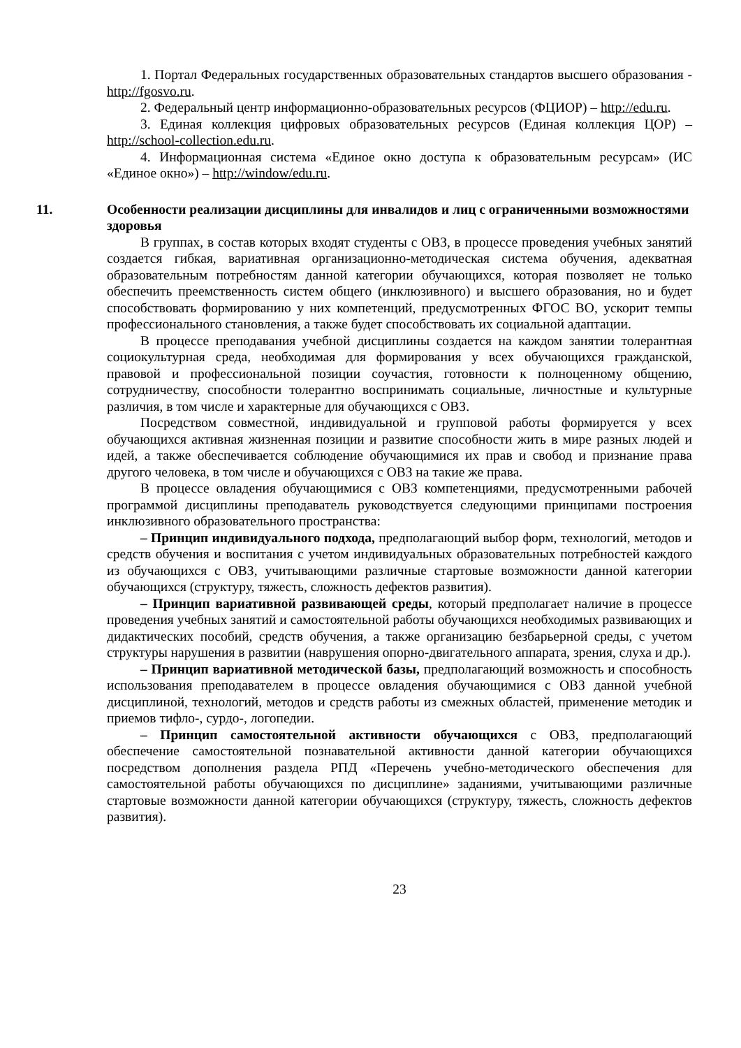1. Портал Федеральных государственных образовательных стандартов высшего образования - http://fgosvo.ru.
2. Федеральный центр информационно-образовательных ресурсов (ФЦИОР) – http://edu.ru.
3. Единая коллекция цифровых образовательных ресурсов (Единая коллекция ЦОР) – http://school-collection.edu.ru.
4. Информационная система «Единое окно доступа к образовательным ресурсам» (ИС «Единое окно») – http://window/edu.ru.
11. Особенности реализации дисциплины для инвалидов и лиц с ограниченными возможностями здоровья
В группах, в состав которых входят студенты с ОВЗ, в процессе проведения учебных занятий создается гибкая, вариативная организационно-методическая система обучения, адекватная образовательным потребностям данной категории обучающихся, которая позволяет не только обеспечить преемственность систем общего (инклюзивного) и высшего образования, но и будет способствовать формированию у них компетенций, предусмотренных ФГОС ВО, ускорит темпы профессионального становления, а также будет способствовать их социальной адаптации.
В процессе преподавания учебной дисциплины создается на каждом занятии толерантная социокультурная среда, необходимая для формирования у всех обучающихся гражданской, правовой и профессиональной позиции соучастия, готовности к полноценному общению, сотрудничеству, способности толерантно воспринимать социальные, личностные и культурные различия, в том числе и характерные для обучающихся с ОВЗ.
Посредством совместной, индивидуальной и групповой работы формируется у всех обучающихся активная жизненная позиции и развитие способности жить в мире разных людей и идей, а также обеспечивается соблюдение обучающимися их прав и свобод и признание права другого человека, в том числе и обучающихся с ОВЗ на такие же права.
В процессе овладения обучающимися с ОВЗ компетенциями, предусмотренными рабочей программой дисциплины преподаватель руководствуется следующими принципами построения инклюзивного образовательного пространства:
– Принцип индивидуального подхода, предполагающий выбор форм, технологий, методов и средств обучения и воспитания с учетом индивидуальных образовательных потребностей каждого из обучающихся с ОВЗ, учитывающими различные стартовые возможности данной категории обучающихся (структуру, тяжесть, сложность дефектов развития).
– Принцип вариативной развивающей среды, который предполагает наличие в процессе проведения учебных занятий и самостоятельной работы обучающихся необходимых развивающих и дидактических пособий, средств обучения, а также организацию безбарьерной среды, с учетом структуры нарушения в развитии (наврушения опорно-двигательного аппарата, зрения, слуха и др.).
– Принцип вариативной методической базы, предполагающий возможность и способность использования преподавателем в процессе овладения обучающимися с ОВЗ данной учебной дисциплиной, технологий, методов и средств работы из смежных областей, применение методик и приемов тифло-, сурдо-, логопедии.
– Принцип самостоятельной активности обучающихся с ОВЗ, предполагающий обеспечение самостоятельной познавательной активности данной категории обучающихся посредством дополнения раздела РПД «Перечень учебно-методического обеспечения для самостоятельной работы обучающихся по дисциплине» заданиями, учитывающими различные стартовые возможности данной категории обучающихся (структуру, тяжесть, сложность дефектов развития).
23